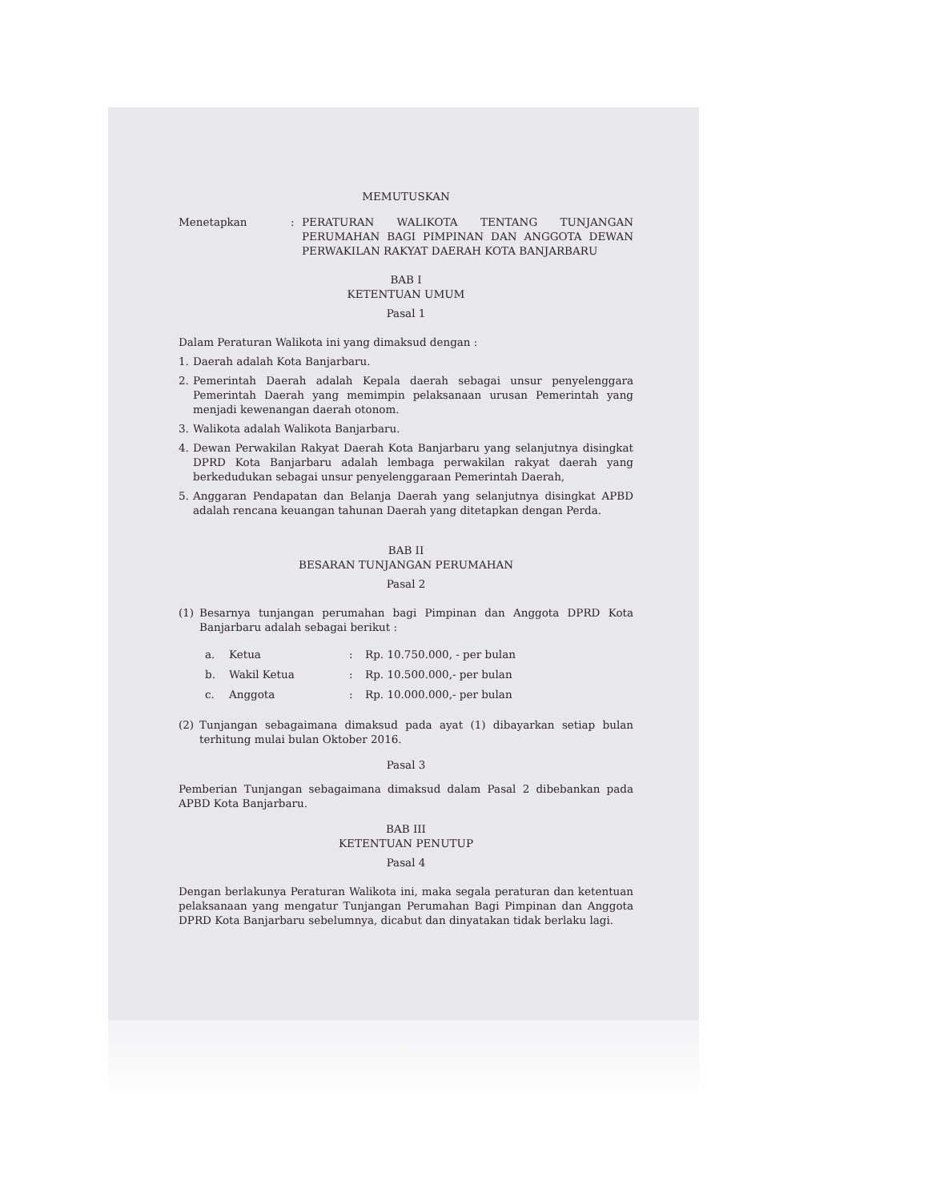MEMUTUSKAN
Menetapkan : PERATURAN WALIKOTA TENTANG TUNJANGAN PERUMAHAN BAGI PIMPINAN DAN ANGGOTA DEWAN PERWAKILAN RAKYAT DAERAH KOTA BANJARBARU
BAB I
KETENTUAN UMUM
Pasal 1
Dalam Peraturan Walikota ini yang dimaksud dengan :
1. Daerah adalah Kota Banjarbaru.
2. Pemerintah Daerah adalah Kepala daerah sebagai unsur penyelenggara Pemerintah Daerah yang memimpin pelaksanaan urusan Pemerintah yang menjadi kewenangan daerah otonom.
3. Walikota adalah Walikota Banjarbaru.
4. Dewan Perwakilan Rakyat Daerah Kota Banjarbaru yang selanjutnya disingkat DPRD Kota Banjarbaru adalah lembaga perwakilan rakyat daerah yang berkedudukan sebagai unsur penyelenggaraan Pemerintah Daerah,
5. Anggaran Pendapatan dan Belanja Daerah yang selanjutnya disingkat APBD adalah rencana keuangan tahunan Daerah yang ditetapkan dengan Perda.
BAB II
BESARAN TUNJANGAN PERUMAHAN
Pasal 2
(1) Besarnya tunjangan perumahan bagi Pimpinan dan Anggota DPRD Kota Banjarbaru adalah sebagai berikut :
a. Ketua: Rp. 10.750.000, - per bulan
b. Wakil Ketua: Rp. 10.500.000,- per bulan
c. Anggota: Rp. 10.000.000,- per bulan
(2) Tunjangan sebagaimana dimaksud pada ayat (1) dibayarkan setiap bulan terhitung mulai bulan Oktober 2016.
Pasal 3
Pemberian Tunjangan sebagaimana dimaksud dalam Pasal 2 dibebankan pada APBD Kota Banjarbaru.
BAB III
KETENTUAN PENUTUP
Pasal 4
Dengan berlakunya Peraturan Walikota ini, maka segala peraturan dan ketentuan pelaksanaan yang mengatur Tunjangan Perumahan Bagi Pimpinan dan Anggota DPRD Kota Banjarbaru sebelumnya, dicabut dan dinyatakan tidak berlaku lagi.